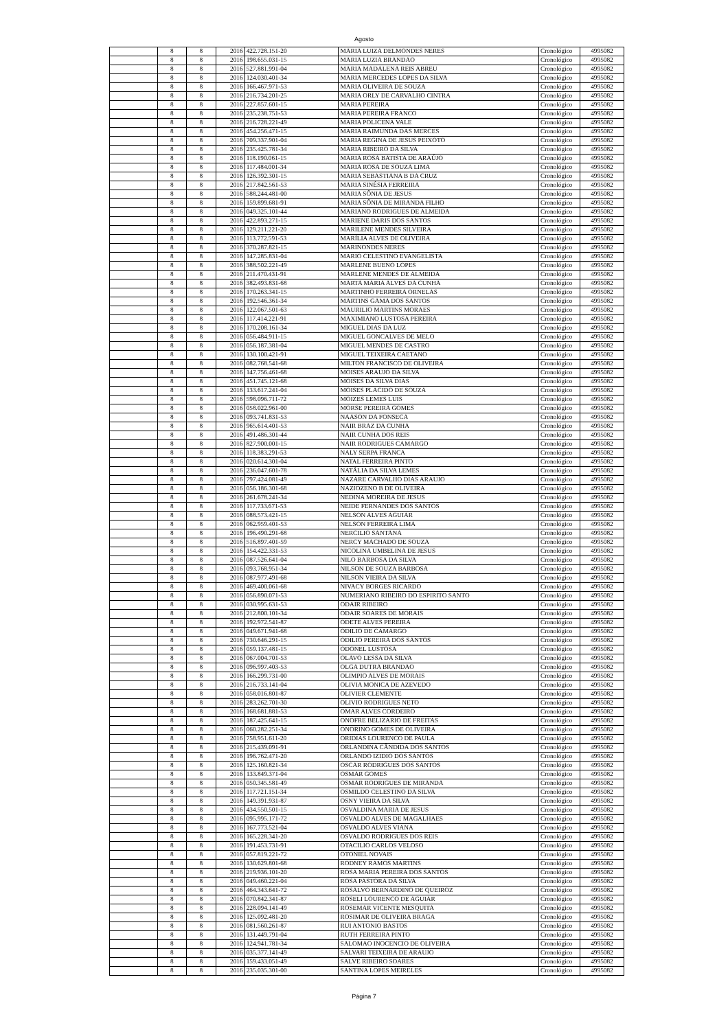Agosto
| | 8 | 8 | 2016 | 422.728.151-20 | MARIA LUIZA DELMONDES NERES | Cronológico | 4995082 |
| | 8 | 8 | 2016 | 198.655.031-15 | MARIA LUZIA BRANDAO | Cronológico | 4995082 |
| | 8 | 8 | 2016 | 527.881.991-04 | MARIA MADALENA REIS ABREU | Cronológico | 4995082 |
| | 8 | 8 | 2016 | 124.030.401-34 | MARIA MERCEDES LOPES DA SILVA | Cronológico | 4995082 |
| | 8 | 8 | 2016 | 166.467.971-53 | MARIA OLIVEIRA DE SOUZA | Cronológico | 4995082 |
| | 8 | 8 | 2016 | 216.734.201-25 | MARIA ORLY DE CARVALHO CINTRA | Cronológico | 4995082 |
| | 8 | 8 | 2016 | 227.857.601-15 | MARIA PEREIRA | Cronológico | 4995082 |
| | 8 | 8 | 2016 | 235.238.751-53 | MARIA PEREIRA FRANCO | Cronológico | 4995082 |
| | 8 | 8 | 2016 | 216.728.221-49 | MARIA POLICENA VALE | Cronológico | 4995082 |
| | 8 | 8 | 2016 | 454.256.471-15 | MARIA RAIMUNDA DAS MERCES | Cronológico | 4995082 |
| | 8 | 8 | 2016 | 709.337.901-04 | MARIA REGINA DE JESUS PEIXOTO | Cronológico | 4995082 |
| | 8 | 8 | 2016 | 235.425.781-34 | MARIA RIBEIRO DA SILVA | Cronológico | 4995082 |
| | 8 | 8 | 2016 | 118.190.061-15 | MARIA ROSA BATISTA DE ARAÚJO | Cronológico | 4995082 |
| | 8 | 8 | 2016 | 117.484.001-34 | MARIA ROSA DE SOUZA LIMA | Cronológico | 4995082 |
| | 8 | 8 | 2016 | 126.392.301-15 | MARIA SEBASTIANA B DA CRUZ | Cronológico | 4995082 |
| | 8 | 8 | 2016 | 217.842.561-53 | MARIA SINÉSIA FERREIRA | Cronológico | 4995082 |
| | 8 | 8 | 2016 | 588.244.481-00 | MARIA SÔNIA DE JESUS | Cronológico | 4995082 |
| | 8 | 8 | 2016 | 159.899.681-91 | MARIA SÔNIA DE MIRANDA FILHO | Cronológico | 4995082 |
| | 8 | 8 | 2016 | 049.325.101-44 | MARIANO RODRIGUES DE ALMEIDA | Cronológico | 4995082 |
| | 8 | 8 | 2016 | 422.893.271-15 | MARIENE DARIS DOS SANTOS | Cronológico | 4995082 |
| | 8 | 8 | 2016 | 129.211.221-20 | MARILENE MENDES SILVEIRA | Cronológico | 4995082 |
| | 8 | 8 | 2016 | 113.772.591-53 | MARÍLIA ALVES DE OLIVEIRA | Cronológico | 4995082 |
| | 8 | 8 | 2016 | 370.287.821-15 | MARINONDES NERES | Cronológico | 4995082 |
| | 8 | 8 | 2016 | 147.285.831-04 | MARIO CELESTINO EVANGELISTA | Cronológico | 4995082 |
| | 8 | 8 | 2016 | 388.502.221-49 | MARLENE BUENO LOPES | Cronológico | 4995082 |
| | 8 | 8 | 2016 | 211.470.431-91 | MARLENE MENDES DE ALMEIDA | Cronológico | 4995082 |
| | 8 | 8 | 2016 | 382.493.831-68 | MARTA MARIA ALVES DA CUNHA | Cronológico | 4995082 |
| | 8 | 8 | 2016 | 170.263.341-15 | MARTINHO FERREIRA ORNELAS | Cronológico | 4995082 |
| | 8 | 8 | 2016 | 192.546.361-34 | MARTINS GAMA DOS SANTOS | Cronológico | 4995082 |
| | 8 | 8 | 2016 | 122.067.501-63 | MAURILIO MARTINS MORAES | Cronológico | 4995082 |
| | 8 | 8 | 2016 | 117.414.221-91 | MAXIMIANO LUSTOSA PEREIRA | Cronológico | 4995082 |
| | 8 | 8 | 2016 | 170.208.161-34 | MIGUEL DIAS DA LUZ | Cronológico | 4995082 |
| | 8 | 8 | 2016 | 056.484.911-15 | MIGUEL GONCALVES DE MELO | Cronológico | 4995082 |
| | 8 | 8 | 2016 | 056.187.381-04 | MIGUEL MENDES DE CASTRO | Cronológico | 4995082 |
| | 8 | 8 | 2016 | 130.100.421-91 | MIGUEL TEIXEIRA CAETANO | Cronológico | 4995082 |
| | 8 | 8 | 2016 | 082.768.541-68 | MILTON FRANCISCO DE OLIVEIRA | Cronológico | 4995082 |
| | 8 | 8 | 2016 | 147.756.461-68 | MOISES ARAUJO DA SILVA | Cronológico | 4995082 |
| | 8 | 8 | 2016 | 451.745.121-68 | MOISES DA SILVA DIAS | Cronológico | 4995082 |
| | 8 | 8 | 2016 | 133.617.241-04 | MOISES PLACIDO DE SOUZA | Cronológico | 4995082 |
| | 8 | 8 | 2016 | 598.096.711-72 | MOIZES LEMES LUIS | Cronológico | 4995082 |
| | 8 | 8 | 2016 | 058.022.961-00 | MORSE PEREIRA GOMES | Cronológico | 4995082 |
| | 8 | 8 | 2016 | 093.741.831-53 | NAASON DA FONSECA | Cronológico | 4995082 |
| | 8 | 8 | 2016 | 965.614.401-53 | NAIR BRAZ DA CUNHA | Cronológico | 4995082 |
| | 8 | 8 | 2016 | 491.486.301-44 | NAIR CUNHA DOS REIS | Cronológico | 4995082 |
| | 8 | 8 | 2016 | 827.900.001-15 | NAIR RODRIGUES CAMARGO | Cronológico | 4995082 |
| | 8 | 8 | 2016 | 118.383.291-53 | NALY SERPA FRANCA | Cronológico | 4995082 |
| | 8 | 8 | 2016 | 020.614.301-04 | NATAL FERREIRA PINTO | Cronológico | 4995082 |
| | 8 | 8 | 2016 | 236.047.601-78 | NATÁLIA DA SILVA LEMES | Cronológico | 4995082 |
| | 8 | 8 | 2016 | 797.424.081-49 | NAZARE CARVALHO DIAS ARAUJO | Cronológico | 4995082 |
| | 8 | 8 | 2016 | 056.186.301-68 | NAZIOZENO B DE OLIVEIRA | Cronológico | 4995082 |
| | 8 | 8 | 2016 | 261.678.241-34 | NEDINA MOREIRA DE JESUS | Cronológico | 4995082 |
| | 8 | 8 | 2016 | 117.733.671-53 | NEIDE FERNANDES DOS SANTOS | Cronológico | 4995082 |
| | 8 | 8 | 2016 | 088.573.421-15 | NELSON ALVES AGUIAR | Cronológico | 4995082 |
| | 8 | 8 | 2016 | 062.959.401-53 | NELSON FERREIRA LIMA | Cronológico | 4995082 |
| | 8 | 8 | 2016 | 196.490.291-68 | NERCILIO SANTANA | Cronológico | 4995082 |
| | 8 | 8 | 2016 | 516.897.401-59 | NERCY MACHADO DE SOUZA | Cronológico | 4995082 |
| | 8 | 8 | 2016 | 154.422.331-53 | NICOLINA UMBELINA DE JESUS | Cronológico | 4995082 |
| | 8 | 8 | 2016 | 087.526.641-04 | NILO BARBOSA DA SILVA | Cronológico | 4995082 |
| | 8 | 8 | 2016 | 093.768.951-34 | NILSON DE SOUZA BARBOSA | Cronológico | 4995082 |
| | 8 | 8 | 2016 | 087.977.491-68 | NILSON VIEIRA DA SILVA | Cronológico | 4995082 |
| | 8 | 8 | 2016 | 469.400.061-68 | NIVACY BORGES RICARDO | Cronológico | 4995082 |
| | 8 | 8 | 2016 | 056.890.071-53 | NUMERIANO RIBEIRO DO ESPIRITO SANTO | Cronológico | 4995082 |
| | 8 | 8 | 2016 | 030.995.631-53 | ODAIR RIBEIRO | Cronológico | 4995082 |
| | 8 | 8 | 2016 | 212.800.101-34 | ODAIR SOARES DE MORAIS | Cronológico | 4995082 |
| | 8 | 8 | 2016 | 192.972.541-87 | ODETE ALVES PEREIRA | Cronológico | 4995082 |
| | 8 | 8 | 2016 | 049.671.941-68 | ODILIO DE CAMARGO | Cronológico | 4995082 |
| | 8 | 8 | 2016 | 730.646.291-15 | ODILIO PEREIRA DOS SANTOS | Cronológico | 4995082 |
| | 8 | 8 | 2016 | 059.137.481-15 | ODONEL LUSTOSA | Cronológico | 4995082 |
| | 8 | 8 | 2016 | 067.004.701-53 | OLAVO LESSA DA SILVA | Cronológico | 4995082 |
| | 8 | 8 | 2016 | 096.997.403-53 | OLGA DUTRA BRANDAO | Cronológico | 4995082 |
| | 8 | 8 | 2016 | 166.299.731-00 | OLIMPIO ALVES DE MORAIS | Cronológico | 4995082 |
| | 8 | 8 | 2016 | 216.733.141-04 | OLIVIA MONICA DE AZEVEDO | Cronológico | 4995082 |
| | 8 | 8 | 2016 | 058.016.801-87 | OLIVIER CLEMENTE | Cronológico | 4995082 |
| | 8 | 8 | 2016 | 283.262.701-30 | OLIVIO RODRIGUES NETO | Cronológico | 4995082 |
| | 8 | 8 | 2016 | 168.681.881-53 | OMAR ALVES CORDEIRO | Cronológico | 4995082 |
| | 8 | 8 | 2016 | 187.425.641-15 | ONOFRE BELIZARIO DE FREITAS | Cronológico | 4995082 |
| | 8 | 8 | 2016 | 060.282.251-34 | ONORINO GOMES DE OLIVEIRA | Cronológico | 4995082 |
| | 8 | 8 | 2016 | 758.951.611-20 | ORIDIAS LOURENCO DE PAULA | Cronológico | 4995082 |
| | 8 | 8 | 2016 | 215.439.091-91 | ORLANDINA CÂNDIDA DOS SANTOS | Cronológico | 4995082 |
| | 8 | 8 | 2016 | 196.762.471-20 | ORLANDO IZIDIO DOS SANTOS | Cronológico | 4995082 |
| | 8 | 8 | 2016 | 125.160.821-34 | OSCAR RODRIGUES DOS SANTOS | Cronológico | 4995082 |
| | 8 | 8 | 2016 | 133.849.371-04 | OSMAR GOMES | Cronológico | 4995082 |
| | 8 | 8 | 2016 | 050.345.581-49 | OSMAR RODRIGUES DE MIRANDA | Cronológico | 4995082 |
| | 8 | 8 | 2016 | 117.721.151-34 | OSMILDO CELESTINO DA SILVA | Cronológico | 4995082 |
| | 8 | 8 | 2016 | 149.391.931-87 | OSNY VIEIRA DA SILVA | Cronológico | 4995082 |
| | 8 | 8 | 2016 | 434.550.501-15 | OSVALDINA MARIA DE JESUS | Cronológico | 4995082 |
| | 8 | 8 | 2016 | 095.995.171-72 | OSVALDO ALVES DE MAGALHAES | Cronológico | 4995082 |
| | 8 | 8 | 2016 | 167.773.521-04 | OSVALDO ALVES VIANA | Cronológico | 4995082 |
| | 8 | 8 | 2016 | 165.228.341-20 | OSVALDO RODRIGUES DOS REIS | Cronológico | 4995082 |
| | 8 | 8 | 2016 | 191.453.731-91 | OTACILIO CARLOS VELOSO | Cronológico | 4995082 |
| | 8 | 8 | 2016 | 057.819.221-72 | OTONIEL NOVAIS | Cronológico | 4995082 |
| | 8 | 8 | 2016 | 130.629.801-68 | RODNEY RAMOS MARTINS | Cronológico | 4995082 |
| | 8 | 8 | 2016 | 219.936.101-20 | ROSA MARIA PEREIRA DOS SANTOS | Cronológico | 4995082 |
| | 8 | 8 | 2016 | 049.460.221-04 | ROSA PASTORA DA SILVA | Cronológico | 4995082 |
| | 8 | 8 | 2016 | 464.343.641-72 | ROSALVO BERNARDINO DE QUEIROZ | Cronológico | 4995082 |
| | 8 | 8 | 2016 | 070.842.341-87 | ROSELI LOURENCO DE AGUIAR | Cronológico | 4995082 |
| | 8 | 8 | 2016 | 228.094.141-49 | ROSEMAR VICENTE MESQUITA | Cronológico | 4995082 |
| | 8 | 8 | 2016 | 125.092.481-20 | ROSIMAR DE OLIVEIRA BRAGA | Cronológico | 4995082 |
| | 8 | 8 | 2016 | 081.560.261-87 | RUI ANTONIO BASTOS | Cronológico | 4995082 |
| | 8 | 8 | 2016 | 131.449.791-04 | RUTH FERREIRA PINTO | Cronológico | 4995082 |
| | 8 | 8 | 2016 | 124.941.781-34 | SALOMAO INOCENCIO DE OLIVEIRA | Cronológico | 4995082 |
| | 8 | 8 | 2016 | 035.377.141-49 | SALVARI TEIXEIRA DE ARAUJO | Cronológico | 4995082 |
| | 8 | 8 | 2016 | 159.433.051-49 | SALVE RIBEIRO SOARES | Cronológico | 4995082 |
| | 8 | 8 | 2016 | 235.035.301-00 | SANTINA LOPES MEIRELES | Cronológico | 4995082 |
Página 7